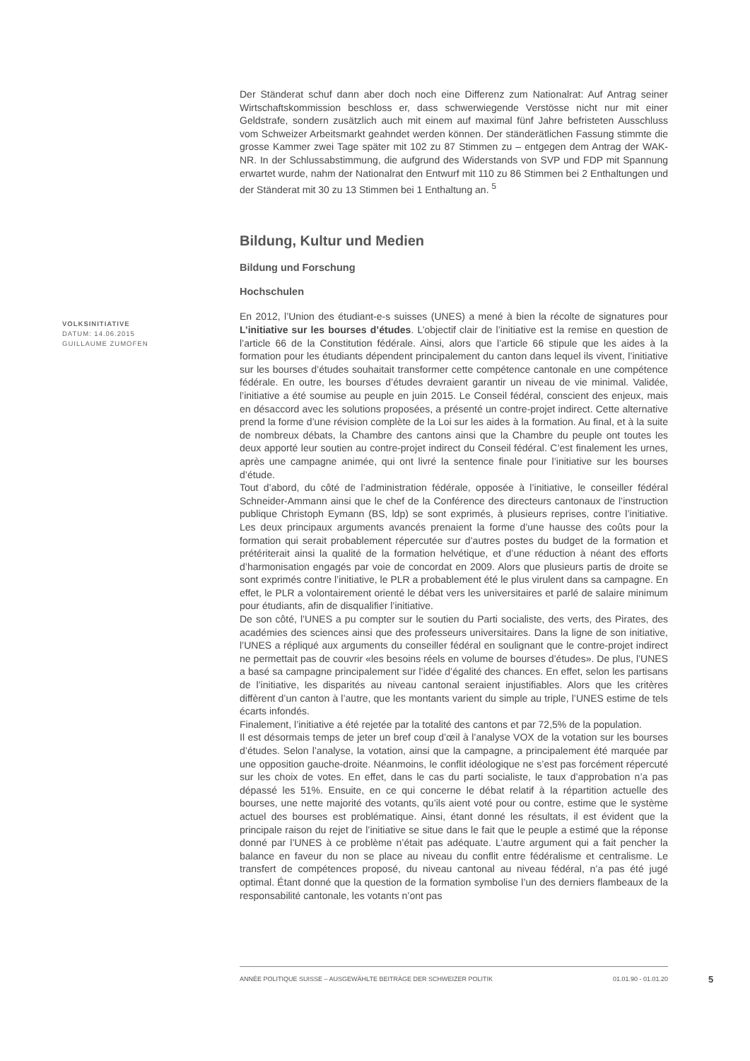Der Ständerat schuf dann aber doch noch eine Differenz zum Nationalrat: Auf Antrag seiner Wirtschaftskommission beschloss er, dass schwerwiegende Verstösse nicht nur mit einer Geldstrafe, sondern zusätzlich auch mit einem auf maximal fünf Jahre befristeten Ausschluss vom Schweizer Arbeitsmarkt geahndet werden können. Der ständerätlichen Fassung stimmte die grosse Kammer zwei Tage später mit 102 zu 87 Stimmen zu – entgegen dem Antrag der WAK-NR. In der Schlussabstimmung, die aufgrund des Widerstands von SVP und FDP mit Spannung erwartet wurde, nahm der Nationalrat den Entwurf mit 110 zu 86 Stimmen bei 2 Enthaltungen und der Ständerat mit 30 zu 13 Stimmen bei 1 Enthaltung an. <sup>5</sup>
Bildung, Kultur und Medien
Bildung und Forschung
Hochschulen
En 2012, l’Union des étudiant-e-s suisses (UNES) a mené à bien la récolte de signatures pour L’initiative sur les bourses d’études. L’objectif clair de l’initiative est la remise en question de l’article 66 de la Constitution fédérale. Ainsi, alors que l’article 66 stipule que les aides à la formation pour les étudiants dépendent principalement du canton dans lequel ils vivent, l’initiative sur les bourses d’études souhaitait transformer cette compétence cantonale en une compétence fédérale. En outre, les bourses d’études devraient garantir un niveau de vie minimal. Validée, l’initiative a été soumise au peuple en juin 2015. Le Conseil fédéral, conscient des enjeux, mais en désaccord avec les solutions proposées, a présenté un contre-projet indirect. Cette alternative prend la forme d’une révision complète de la Loi sur les aides à la formation. Au final, et à la suite de nombreux débats, la Chambre des cantons ainsi que la Chambre du peuple ont toutes les deux apporté leur soutien au contre-projet indirect du Conseil fédéral. C’est finalement les urnes, après une campagne animée, qui ont livré la sentence finale pour l’initiative sur les bourses d’étude.
Tout d’abord, du côté de l’administration fédérale, opposée à l’initiative, le conseiller fédéral Schneider-Ammann ainsi que le chef de la Conférence des directeurs cantonaux de l’instruction publique Christoph Eymann (BS, ldp) se sont exprimés, à plusieurs reprises, contre l’initiative. Les deux principaux arguments avancés prenaient la forme d’une hausse des coûts pour la formation qui serait probablement répercutée sur d’autres postes du budget de la formation et prétériterait ainsi la qualité de la formation helvétique, et d’une réduction à néant des efforts d’harmonisation engagés par voie de concordat en 2009. Alors que plusieurs partis de droite se sont exprimés contre l’initiative, le PLR a probablement été le plus virulent dans sa campagne. En effet, le PLR a volontairement orienté le débat vers les universitaires et parlé de salaire minimum pour étudiants, afin de disqualifier l’initiative.
De son côté, l’UNES a pu compter sur le soutien du Parti socialiste, des verts, des Pirates, des académies des sciences ainsi que des professeurs universitaires. Dans la ligne de son initiative, l’UNES a répliqué aux arguments du conseiller fédéral en soulignant que le contre-projet indirect ne permettait pas de couvrir «les besoins réels en volume de bourses d’études». De plus, l’UNES a basé sa campagne principalement sur l’idée d’égalité des chances. En effet, selon les partisans de l’initiative, les disparités au niveau cantonal seraient injustifiables. Alors que les critères diffèrent d’un canton à l’autre, que les montants varient du simple au triple, l’UNES estime de tels écarts infondés.
Finalement, l’initiative a été rejetée par la totalité des cantons et par 72,5% de la population.
Il est désormais temps de jeter un bref coup d’œil à l’analyse VOX de la votation sur les bourses d’études. Selon l’analyse, la votation, ainsi que la campagne, a principalement été marquée par une opposition gauche-droite. Néanmoins, le conflit idéologique ne s’est pas forcément répercuté sur les choix de votes. En effet, dans le cas du parti socialiste, le taux d’approbation n’a pas dépassé les 51%. Ensuite, en ce qui concerne le débat relatif à la répartition actuelle des bourses, une nette majorité des votants, qu’ils aient voté pour ou contre, estime que le système actuel des bourses est problématique. Ainsi, étant donné les résultats, il est évident que la principale raison du rejet de l’initiative se situe dans le fait que le peuple a estimé que la réponse donné par l’UNES à ce problème n’était pas adéquate. L’autre argument qui a fait pencher la balance en faveur du non se place au niveau du conflit entre fédéralisme et centralisme. Le transfert de compétences proposé, du niveau cantonal au niveau fédéral, n’a pas été jugé optimal. Étant donné que la question de la formation symbolise l’un des derniers flambeaux de la responsabilité cantonale, les votants n’ont pas
VOLKSINITIATIVE
DATUM: 14.06.2015
GUILLAUME ZUMOFEN
ANNÉE POLITIQUE SUISSE – AUSGEWÄHLTE BEITRÄGE DER SCHWEIZER POLITIK 01.01.90 - 01.01.20
5